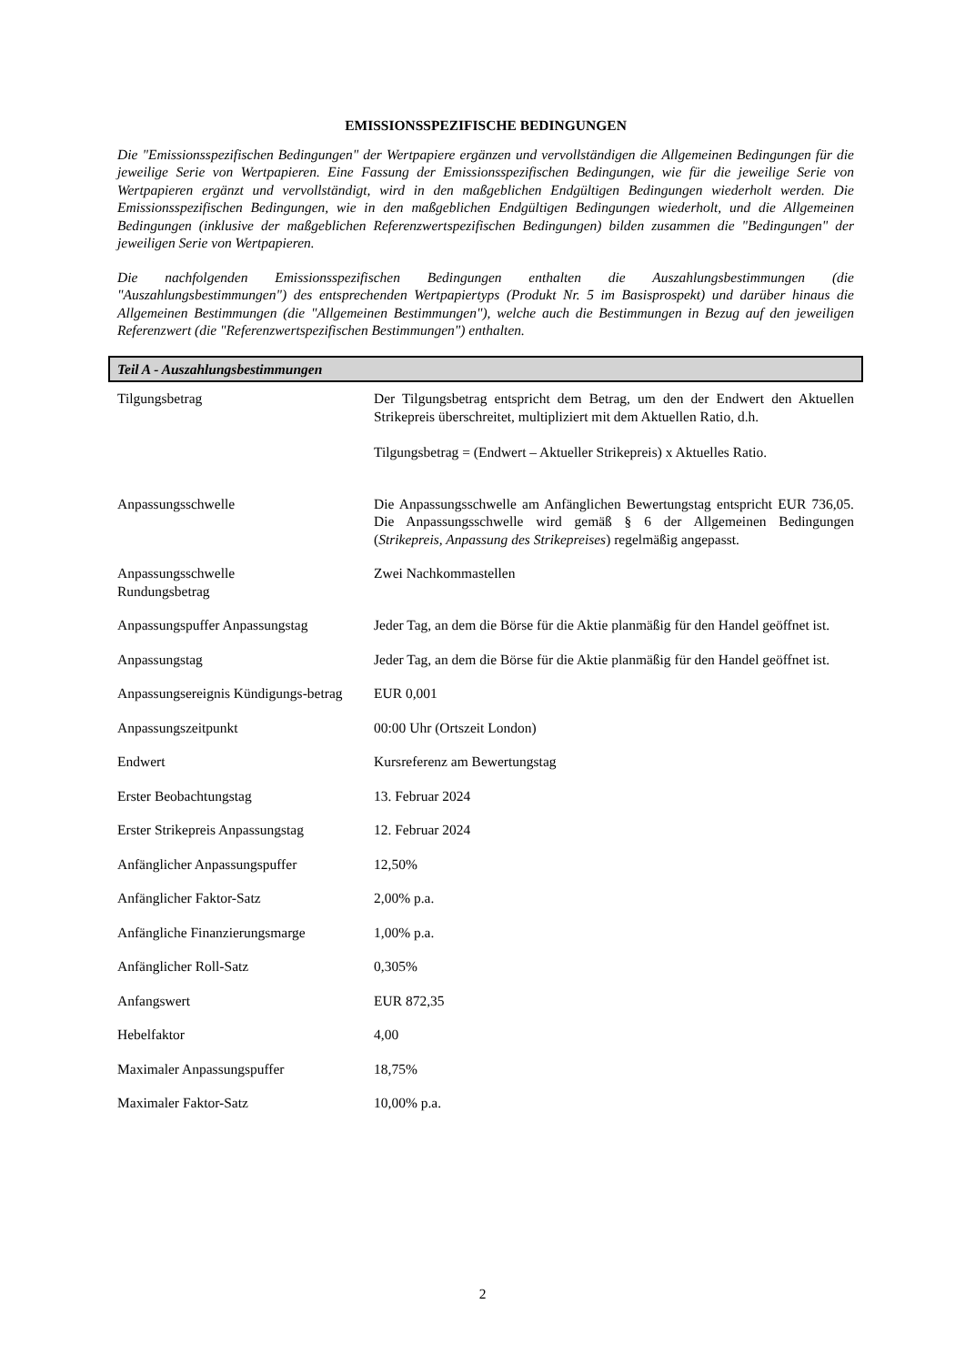EMISSIONSSPEZIFISCHE BEDINGUNGEN
Die "Emissionsspezifischen Bedingungen" der Wertpapiere ergänzen und vervollständigen die Allgemeinen Bedingungen für die jeweilige Serie von Wertpapieren. Eine Fassung der Emissionsspezifischen Bedingungen, wie für die jeweilige Serie von Wertpapieren ergänzt und vervollständigt, wird in den maßgeblichen Endgültigen Bedingungen wiederholt werden. Die Emissionsspezifischen Bedingungen, wie in den maßgeblichen Endgültigen Bedingungen wiederholt, und die Allgemeinen Bedingungen (inklusive der maßgeblichen Referenzwertspezifischen Bedingungen) bilden zusammen die "Bedingungen" der jeweiligen Serie von Wertpapieren.
Die nachfolgenden Emissionsspezifischen Bedingungen enthalten die Auszahlungsbestimmungen (die "Auszahlungsbestimmungen") des entsprechenden Wertpapiertyps (Produkt Nr. 5 im Basisprospekt) und darüber hinaus die Allgemeinen Bestimmungen (die "Allgemeinen Bestimmungen"), welche auch die Bestimmungen in Bezug auf den jeweiligen Referenzwert (die "Referenzwertspezifischen Bestimmungen") enthalten.
Teil A - Auszahlungsbestimmungen
| Tilgungsbetrag | Der Tilgungsbetrag entspricht dem Betrag, um den der Endwert den Aktuellen Strikepreis überschreitet, multipliziert mit dem Aktuellen Ratio, d.h. Tilgungsbetrag = (Endwert – Aktueller Strikepreis) x Aktuelles Ratio. |
| Anpassungsschwelle | Die Anpassungsschwelle am Anfänglichen Bewertungstag entspricht EUR 736,05. Die Anpassungsschwelle wird gemäß § 6 der Allgemeinen Bedingungen ( Strikepreis, Anpassung des Strikepreises ) regelmäßig angepasst. |
| Anpassungsschwelle Rundungsbetrag | Zwei Nachkommastellen |
| Anpassungspuffer Anpassungstag | Jeder Tag, an dem die Börse für die Aktie planmäßig für den Handel geöffnet ist. |
| Anpassungstag | Jeder Tag, an dem die Börse für die Aktie planmäßig für den Handel geöffnet ist. |
| Anpassungsereignis Kündigungs-betrag | EUR 0,001 |
| Anpassungszeitpunkt | 00:00 Uhr (Ortszeit London) |
| Endwert | Kursreferenz am Bewertungstag |
| Erster Beobachtungstag | 13. Februar 2024 |
| Erster Strikepreis Anpassungstag | 12. Februar 2024 |
| Anfänglicher Anpassungspuffer | 12,50% |
| Anfänglicher Faktor-Satz | 2,00% p.a. |
| Anfängliche Finanzierungsmarge | 1,00% p.a. |
| Anfänglicher Roll-Satz | 0,305% |
| Anfangswert | EUR 872,35 |
| Hebelfaktor | 4,00 |
| Maximaler Anpassungspuffer | 18,75% |
| Maximaler Faktor-Satz | 10,00% p.a. |
2